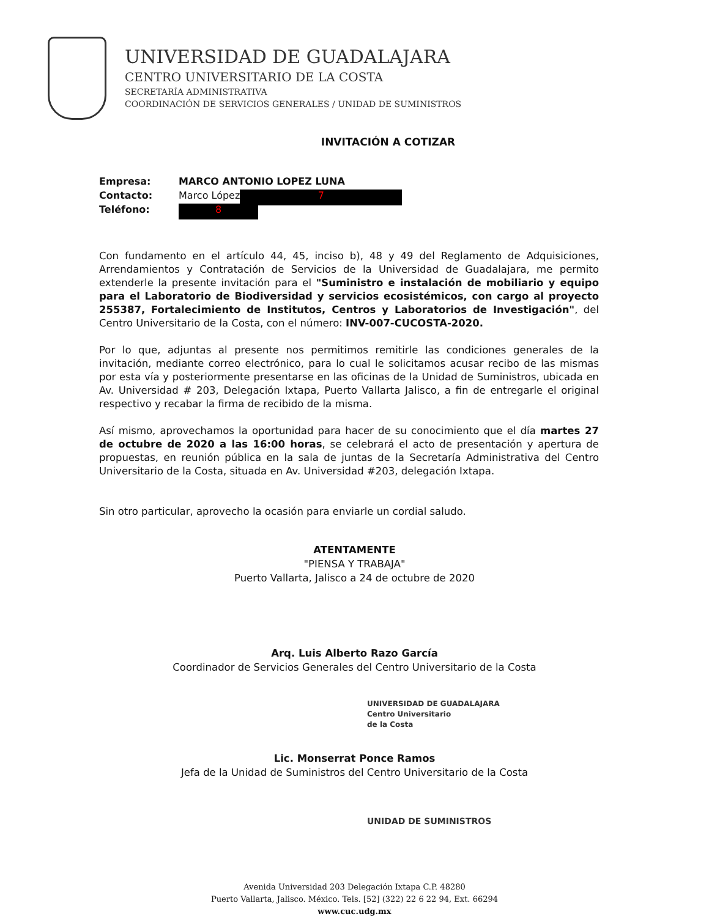UNIVERSIDAD DE GUADALAJARA
CENTRO UNIVERSITARIO DE LA COSTA
SECRETARÍA ADMINISTRATIVA
COORDINACIÓN DE SERVICIOS GENERALES / UNIDAD DE SUMINISTROS
INVITACIÓN A COTIZAR
Empresa: MARCO ANTONIO LOPEZ LUNA
Contacto: Marco López 7
Teléfono: 8
Con fundamento en el artículo 44, 45, inciso b), 48 y 49 del Reglamento de Adquisiciones, Arrendamientos y Contratación de Servicios de la Universidad de Guadalajara, me permito extenderle la presente invitación para el "Suministro e instalación de mobiliario y equipo para el Laboratorio de Biodiversidad y servicios ecosistémicos, con cargo al proyecto 255387, Fortalecimiento de Institutos, Centros y Laboratorios de Investigación", del Centro Universitario de la Costa, con el número: INV-007-CUCOSTA-2020.
Por lo que, adjuntas al presente nos permitimos remitirle las condiciones generales de la invitación, mediante correo electrónico, para lo cual le solicitamos acusar recibo de las mismas por esta vía y posteriormente presentarse en las oficinas de la Unidad de Suministros, ubicada en Av. Universidad # 203, Delegación Ixtapa, Puerto Vallarta Jalisco, a fin de entregarle el original respectivo y recabar la firma de recibido de la misma.
Así mismo, aprovechamos la oportunidad para hacer de su conocimiento que el día martes 27 de octubre de 2020 a las 16:00 horas, se celebrará el acto de presentación y apertura de propuestas, en reunión pública en la sala de juntas de la Secretaría Administrativa del Centro Universitario de la Costa, situada en Av. Universidad #203, delegación Ixtapa.
Sin otro particular, aprovecho la ocasión para enviarle un cordial saludo.
ATENTAMENTE
"PIENSA Y TRABAJA"
Puerto Vallarta, Jalisco a 24 de octubre de 2020
Arq. Luis Alberto Razo García
Coordinador de Servicios Generales del Centro Universitario de la Costa
UNIVERSIDAD DE GUADALAJARA
Centro Universitario
de la Costa
Lic. Monserrat Ponce Ramos
Jefa de la Unidad de Suministros del Centro Universitario de la Costa
UNIDAD DE SUMINISTROS
Avenida Universidad 203 Delegación Ixtapa C.P. 48280
Puerto Vallarta, Jalisco. México. Tels. [52] (322) 22 6 22 94, Ext. 66294
www.cuc.udg.mx